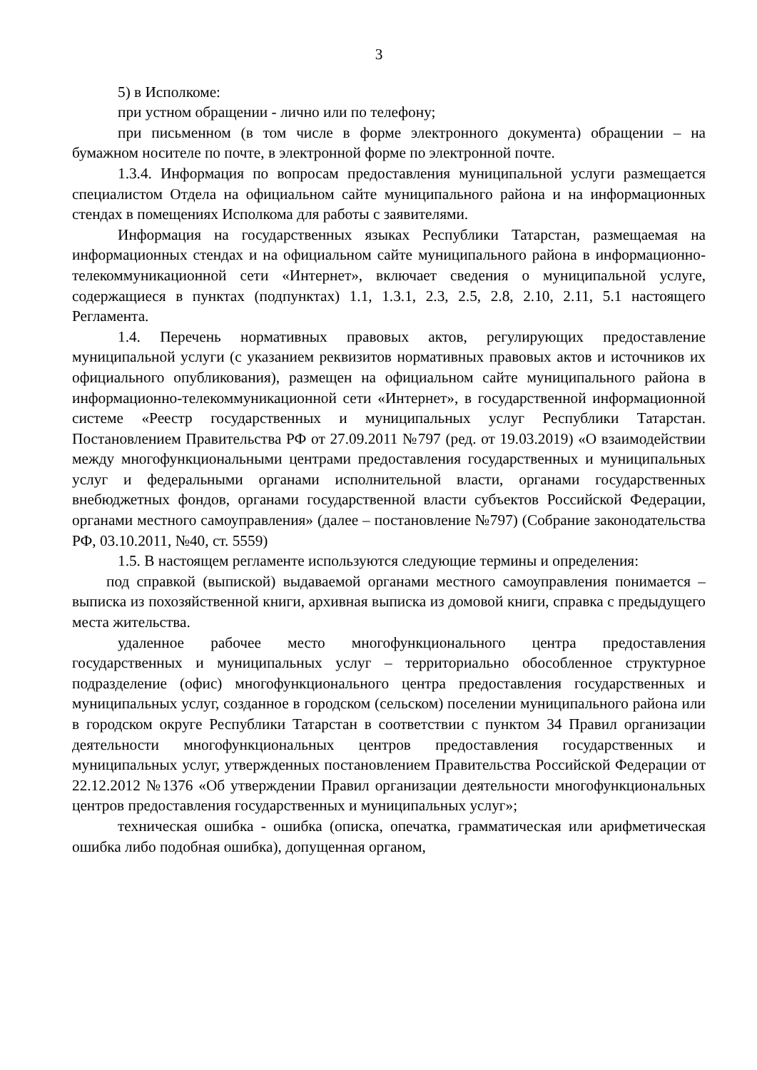3
5) в Исполкоме:
при устном обращении - лично или по телефону;
при письменном (в том числе в форме электронного документа) обращении – на бумажном носителе по почте, в электронной форме по электронной почте.
1.3.4. Информация по вопросам предоставления муниципальной услуги размещается специалистом Отдела на официальном сайте муниципального района и на информационных стендах в помещениях Исполкома для работы с заявителями.
Информация на государственных языках Республики Татарстан, размещаемая на информационных стендах и на официальном сайте муниципального района в информационно-телекоммуникационной сети «Интернет», включает сведения о муниципальной услуге, содержащиеся в пунктах (подпунктах) 1.1, 1.3.1, 2.3, 2.5, 2.8, 2.10, 2.11, 5.1 настоящего Регламента.
1.4. Перечень нормативных правовых актов, регулирующих предоставление муниципальной услуги (с указанием реквизитов нормативных правовых актов и источников их официального опубликования), размещен на официальном сайте муниципального района в информационно-телекоммуникационной сети «Интернет», в государственной информационной системе «Реестр государственных и муниципальных услуг Республики Татарстан. Постановлением Правительства РФ от 27.09.2011 №797 (ред. от 19.03.2019) «О взаимодействии между многофункциональными центрами предоставления государственных и муниципальных услуг и федеральными органами исполнительной власти, органами государственных внебюджетных фондов, органами государственной власти субъектов Российской Федерации, органами местного самоуправления» (далее – постановление №797) (Собрание законодательства РФ, 03.10.2011, №40, ст. 5559)
1.5. В настоящем регламенте используются следующие термины и определения:
под справкой (выпиской) выдаваемой органами местного самоуправления понимается – выписка из похозяйственной книги, архивная выписка из домовой книги, справка с предыдущего места жительства.
удаленное рабочее место многофункционального центра предоставления государственных и муниципальных услуг – территориально обособленное структурное подразделение (офис) многофункционального центра предоставления государственных и муниципальных услуг, созданное в городском (сельском) поселении муниципального района или в городском округе Республики Татарстан в соответствии с пунктом 34 Правил организации деятельности многофункциональных центров предоставления государственных и муниципальных услуг, утвержденных постановлением Правительства Российской Федерации от 22.12.2012 №1376 «Об утверждении Правил организации деятельности многофункциональных центров предоставления государственных и муниципальных услуг»;
техническая ошибка - ошибка (описка, опечатка, грамматическая или арифметическая ошибка либо подобная ошибка), допущенная органом,